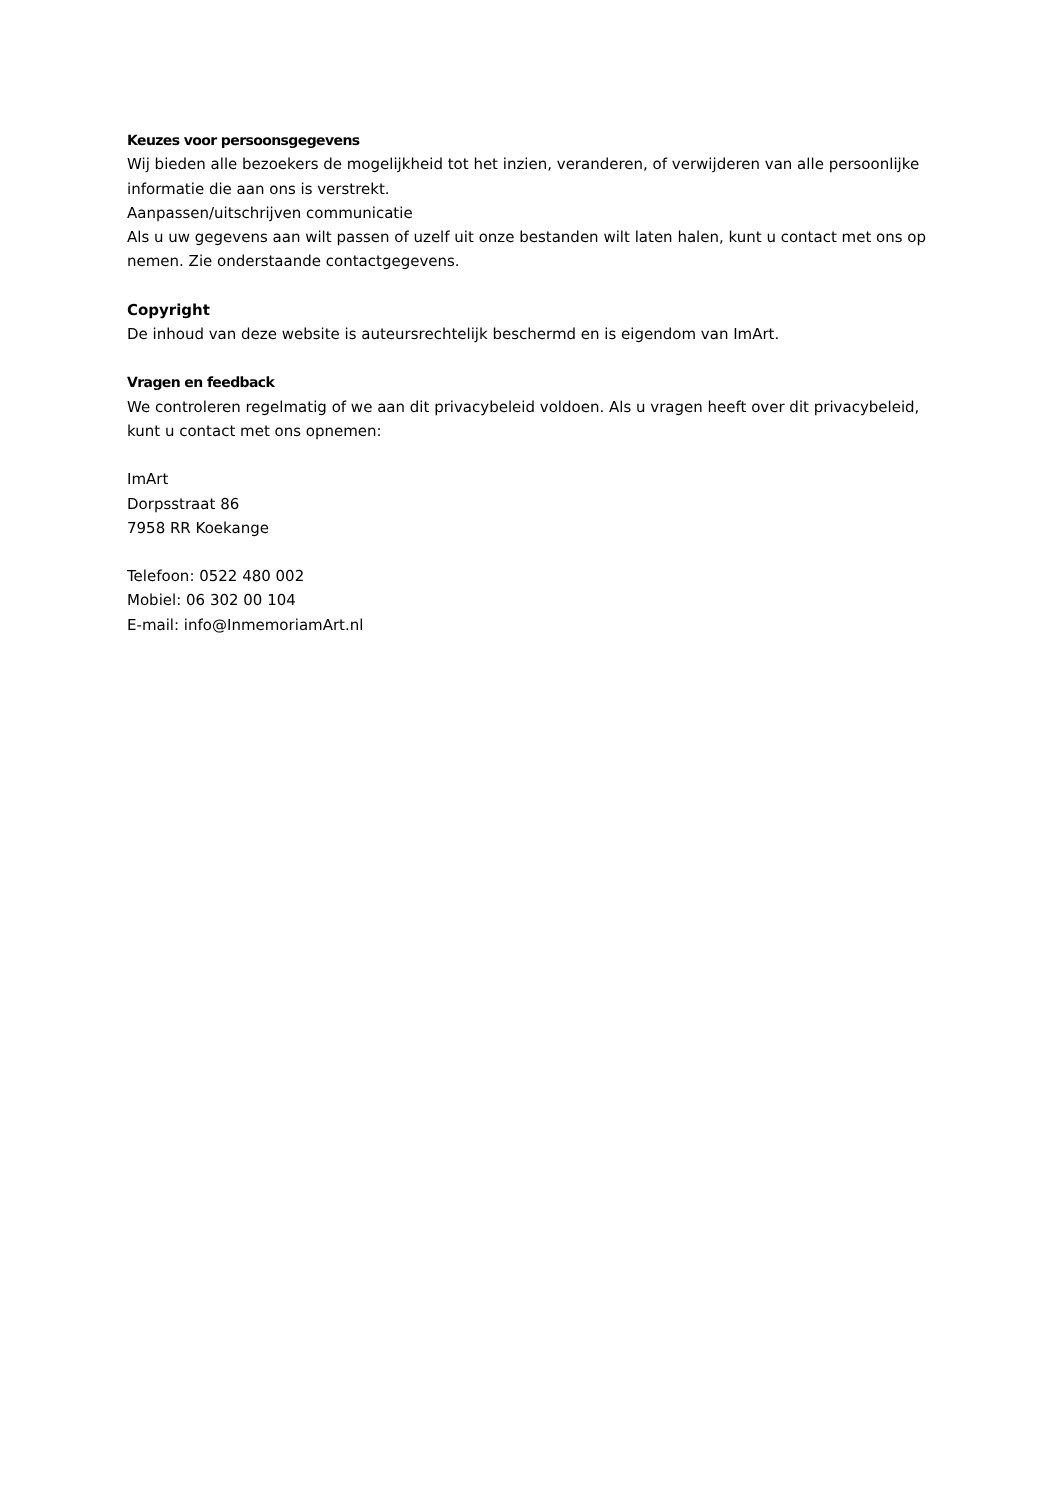Keuzes voor persoonsgegevens
Wij bieden alle bezoekers de mogelijkheid tot het inzien, veranderen, of verwijderen van alle persoonlijke informatie die aan ons is verstrekt.
Aanpassen/uitschrijven communicatie
Als u uw gegevens aan wilt passen of uzelf uit onze bestanden wilt laten halen, kunt u contact met ons op nemen. Zie onderstaande contactgegevens.
Copyright
De inhoud van deze website is auteursrechtelijk beschermd en is eigendom van ImArt.
Vragen en feedback
We controleren regelmatig of we aan dit privacybeleid voldoen. Als u vragen heeft over dit privacybeleid, kunt u contact met ons opnemen:
ImArt
Dorpsstraat 86
7958 RR Koekange
Telefoon: 0522 480 002
Mobiel: 06 302 00 104
E-mail: info@InmemoriamArt.nl